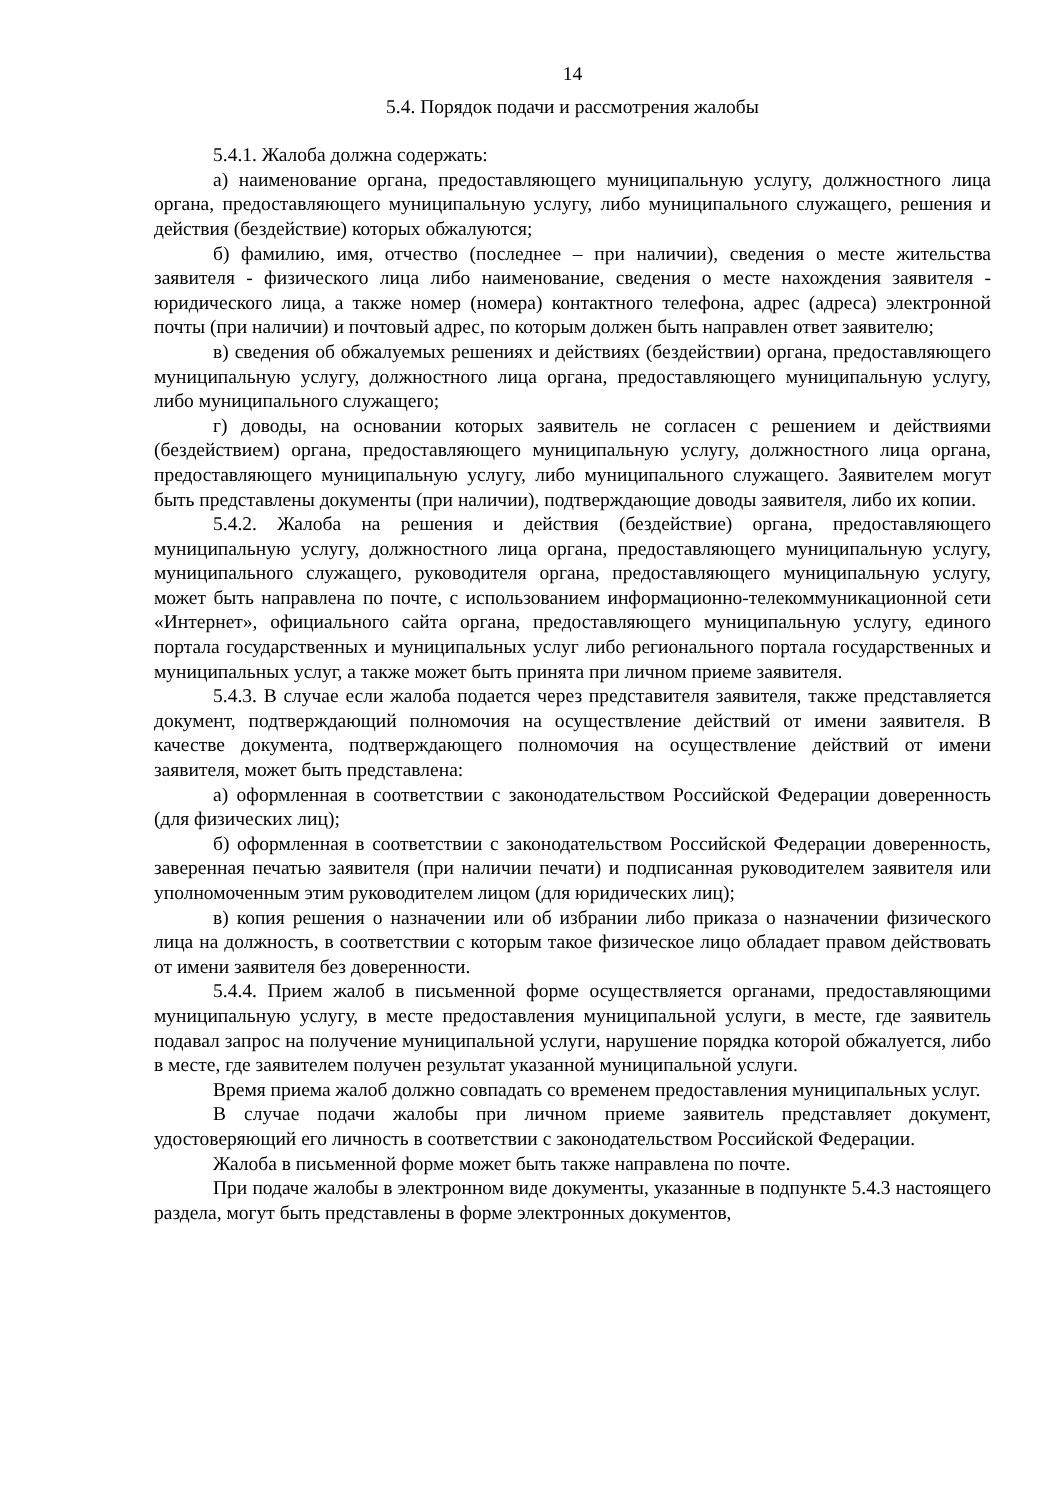14
5.4. Порядок подачи и рассмотрения жалобы
5.4.1. Жалоба должна содержать:
а) наименование органа, предоставляющего муниципальную услугу, должностного лица органа, предоставляющего муниципальную услугу, либо муниципального служащего, решения и действия (бездействие) которых обжалуются;
б) фамилию, имя, отчество (последнее – при наличии), сведения о месте жительства заявителя - физического лица либо наименование, сведения о месте нахождения заявителя - юридического лица, а также номер (номера) контактного телефона, адрес (адреса) электронной почты (при наличии) и почтовый адрес, по которым должен быть направлен ответ заявителю;
в) сведения об обжалуемых решениях и действиях (бездействии) органа, предоставляющего муниципальную услугу, должностного лица органа, предоставляющего муниципальную услугу, либо муниципального служащего;
г) доводы, на основании которых заявитель не согласен с решением и действиями (бездействием) органа, предоставляющего муниципальную услугу, должностного лица органа, предоставляющего муниципальную услугу, либо муниципального служащего. Заявителем могут быть представлены документы (при наличии), подтверждающие доводы заявителя, либо их копии.
5.4.2. Жалоба на решения и действия (бездействие) органа, предоставляющего муниципальную услугу, должностного лица органа, предоставляющего муниципальную услугу, муниципального служащего, руководителя органа, предоставляющего муниципальную услугу, может быть направлена по почте, с использованием информационно-телекоммуникационной сети «Интернет», официального сайта органа, предоставляющего муниципальную услугу, единого портала государственных и муниципальных услуг либо регионального портала государственных и муниципальных услуг, а также может быть принята при личном приеме заявителя.
5.4.3. В случае если жалоба подается через представителя заявителя, также представляется документ, подтверждающий полномочия на осуществление действий от имени заявителя. В качестве документа, подтверждающего полномочия на осуществление действий от имени заявителя, может быть представлена:
а) оформленная в соответствии с законодательством Российской Федерации доверенность (для физических лиц);
б) оформленная в соответствии с законодательством Российской Федерации доверенность, заверенная печатью заявителя (при наличии печати) и подписанная руководителем заявителя или уполномоченным этим руководителем лицом (для юридических лиц);
в) копия решения о назначении или об избрании либо приказа о назначении физического лица на должность, в соответствии с которым такое физическое лицо обладает правом действовать от имени заявителя без доверенности.
5.4.4. Прием жалоб в письменной форме осуществляется органами, предоставляющими муниципальную услугу, в месте предоставления муниципальной услуги, в месте, где заявитель подавал запрос на получение муниципальной услуги, нарушение порядка которой обжалуется, либо в месте, где заявителем получен результат указанной муниципальной услуги.
Время приема жалоб должно совпадать со временем предоставления муниципальных услуг.
В случае подачи жалобы при личном приеме заявитель представляет документ, удостоверяющий его личность в соответствии с законодательством Российской Федерации.
Жалоба в письменной форме может быть также направлена по почте.
При подаче жалобы в электронном виде документы, указанные в подпункте 5.4.3 настоящего раздела, могут быть представлены в форме электронных документов,